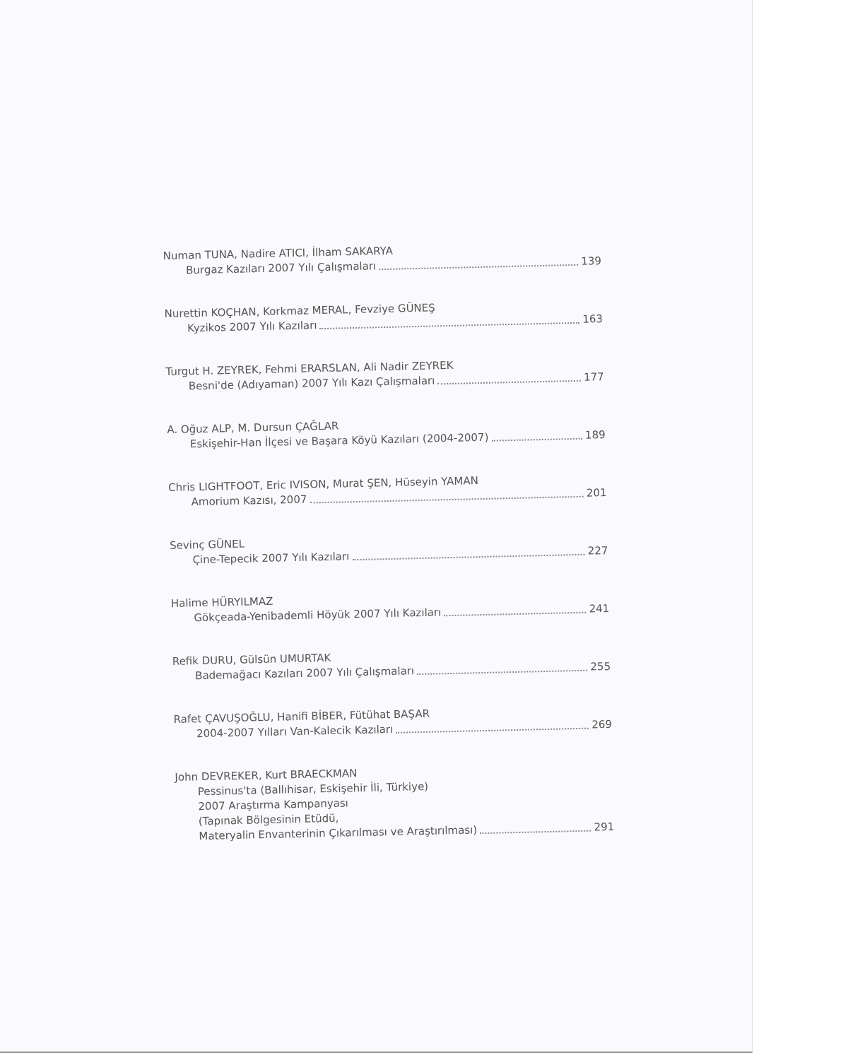Numan TUNA, Nadire ATICI, İlham SAKARYA
Burgaz Kazıları 2007 Yılı Çalışmaları 139
Nurettin KOÇHAN, Korkmaz MERAL, Fevziye GÜNEŞ
Kyzikos 2007 Yılı Kazıları 163
Turgut H. ZEYREK, Fehmi ERARSLAN, Ali Nadir ZEYREK
Besni'de (Adıyaman) 2007 Yılı Kazı Çalışmaları 177
A. Oğuz ALP, M. Dursun ÇAĞLAR
Eskişehir-Han İlçesi ve Başara Köyü Kazıları (2004-2007) 189
Chris LIGHTFOOT, Eric IVISON, Murat ŞEN, Hüseyin YAMAN
Amorium Kazısı, 2007 201
Sevinç GÜNEL
Çine-Tepecik 2007 Yılı Kazıları 227
Halime HÜRYILMAZ
Gökçeada-Yenibademli Höyük 2007 Yılı Kazıları 241
Refik DURU, Gülsün UMURTAK
Bademağacı Kazıları 2007 Yılı Çalışmaları 255
Rafet ÇAVUŞOĞLU, Hanifi BİBER, Fütühat BAŞAR
2004-2007 Yılları Van-Kalecik Kazıları 269
John DEVREKER, Kurt BRAECKMAN
Pessinus'ta (Ballıhisar, Eskişehir İli, Türkiye)
2007 Araştırma Kampanyası
(Tapınak Bölgesinin Etüdü,
Materyalin Envanterinin Çıkarılması ve Araştırılması) 291